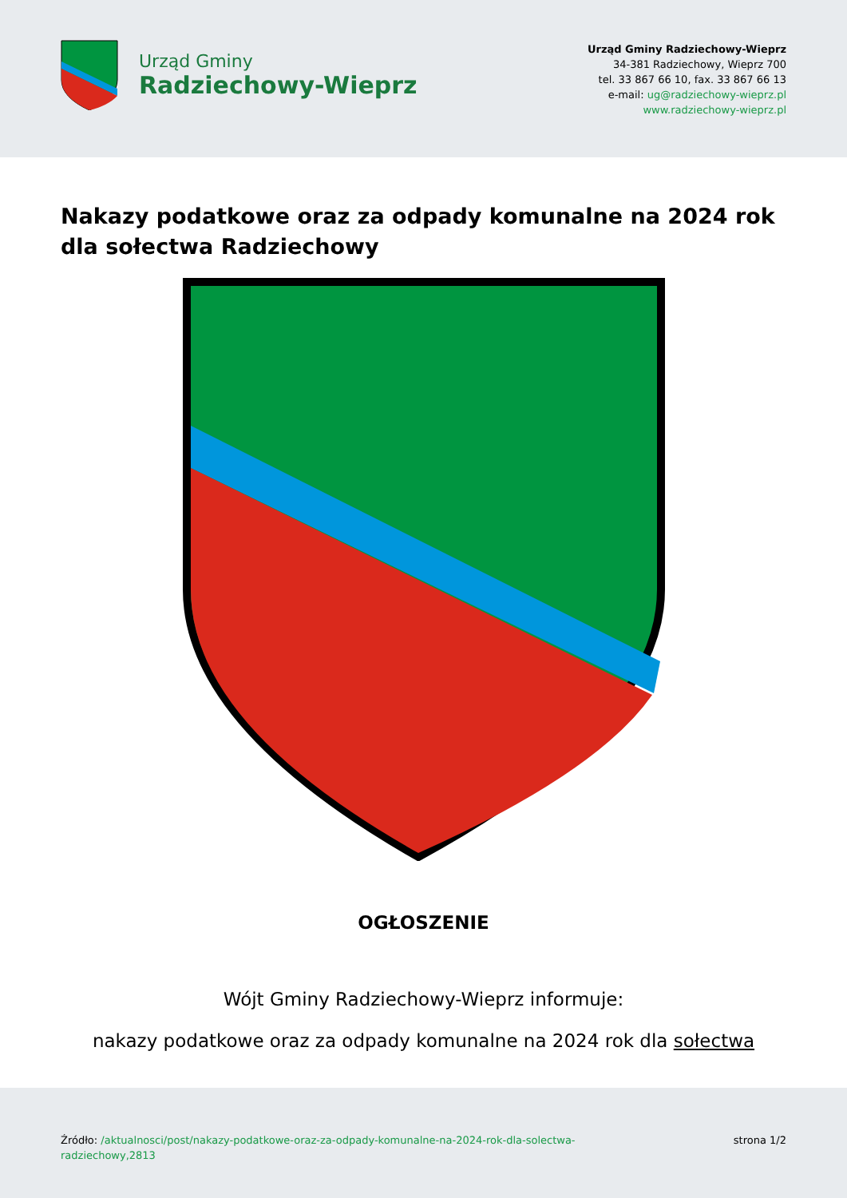Urząd Gminy
Radziechowy-Wieprz
Urząd Gminy Radziechowy-Wieprz
34-381 Radziechowy, Wieprz 700
tel. 33 867 66 10, fax. 33 867 66 13
e-mail: ug@radziechowy-wieprz.pl
www.radziechowy-wieprz.pl
Nakazy podatkowe oraz za odpady komunalne na 2024 rok dla sołectwa Radziechowy
OGŁOSZENIE
Wójt Gminy Radziechowy-Wieprz informuje:
nakazy podatkowe oraz za odpady komunalne na 2024 rok dla sołectwa
Źródło: /aktualnosci/post/nakazy-podatkowe-oraz-za-odpady-komunalne-na-2024-rok-dla-solectwa-radziechowy,2813
strona 1/2